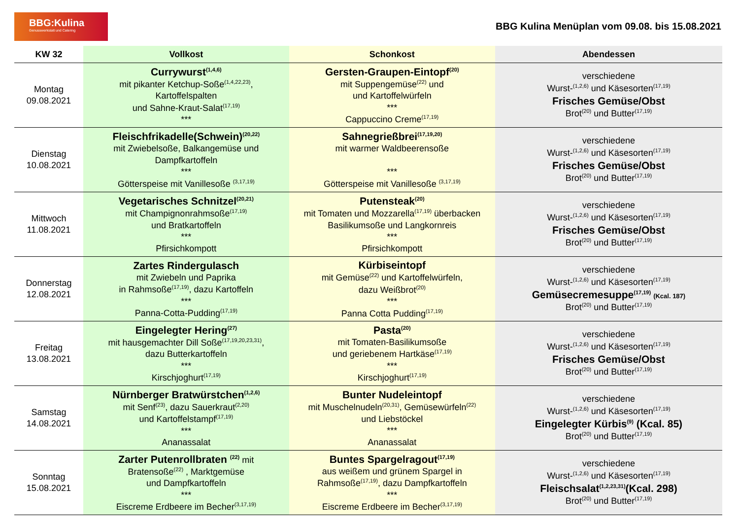BBG:Kulina
Genusswerkstatt und Catering
BBG Kulina Menüplan vom 09.08. bis 15.08.2021
| KW 32 | Vollkost | Schonkost | Abendessen |
| --- | --- | --- | --- |
| Montag 09.08.2021 | Currywurst<sup>(1,4,6)</sup> mit pikanter Ketchup-Soße<sup>(1,4,22,23)</sup>, Kartoffelspalten und Sahne-Kraut-Salat<sup>(17,19)</sup> *** | Gersten-Graupen-Eintopf<sup>(20)</sup> mit Suppengemüse<sup>(22)</sup> und und Kartoffelwürfeln *** Cappuccino Creme<sup>(17,19)</sup> | verschiedene Wurst-<sup>(1,2,6)</sup> und Käsesorten<sup>(17,19)</sup> Frisches Gemüse/Obst Brot<sup>(20)</sup> und Butter<sup>(17,19)</sup> |
| Dienstag 10.08.2021 | Fleischfrikadelle(Schwein)<sup>(20,22)</sup> mit Zwiebelsoße, Balkangemüse und Dampfkartoffeln *** Götterspeise mit Vanillesoße <sup>(3,17,19)</sup> | Sahnegrießbrei<sup>(17,19,20)</sup> mit warmer Waldbeerensoße *** Götterspeise mit Vanillesoße <sup>(3,17,19)</sup> | verschiedene Wurst-<sup>(1,2,6)</sup> und Käsesorten<sup>(17,19)</sup> Frisches Gemüse/Obst Brot<sup>(20)</sup> und Butter<sup>(17,19)</sup> |
| Mittwoch 11.08.2021 | Vegetarisches Schnitzel<sup>(20,21)</sup> mit Champignonrahmsoße<sup>(17,19)</sup> und Bratkartoffeln *** Pfirsichkompott | Putensteak<sup>(20)</sup> mit Tomaten und Mozzarella<sup>(17,19)</sup> überbacken Basilikumsoße und Langkornreis *** Pfirsichkompott | verschiedene Wurst-<sup>(1,2,6)</sup> und Käsesorten<sup>(17,19)</sup> Frisches Gemüse/Obst Brot<sup>(20)</sup> und Butter<sup>(17,19)</sup> |
| Donnerstag 12.08.2021 | Zartes Rindergulasch mit Zwiebeln und Paprika in Rahmsoße<sup>(17,19)</sup>, dazu Kartoffeln *** Panna-Cotta-Pudding<sup>(17,19)</sup> | Kürbiseintopf mit Gemüse<sup>(22)</sup> und Kartoffelwürfeln, dazu Weißbrot<sup>(20)</sup> *** Panna Cotta Pudding<sup>(17,19)</sup> | verschiedene Wurst-<sup>(1,2,6)</sup> und Käsesorten<sup>(17,19)</sup> Gemüsecremesuppe<sup>(17,19)</sup> (Kcal. 187) Brot<sup>(20)</sup> und Butter<sup>(17,19)</sup> |
| Freitag 13.08.2021 | Eingelegter Hering<sup>(27)</sup> mit hausgemachter Dill Soße<sup>(17,19,20,23,31)</sup>, dazu Butterkartoffeln *** Kirschjoghurt<sup>(17,19)</sup> | Pasta<sup>(20)</sup> mit Tomaten-Basilikumsoße und geriebenem Hartkäse<sup>(17,19)</sup> *** Kirschjoghurt<sup>(17,19)</sup> | verschiedene Wurst-<sup>(1,2,6)</sup> und Käsesorten<sup>(17,19)</sup> Frisches Gemüse/Obst Brot<sup>(20)</sup> und Butter<sup>(17,19)</sup> |
| Samstag 14.08.2021 | Nürnberger Bratwürstchen<sup>(1,2,6)</sup> mit Senf<sup>(23)</sup>, dazu Sauerkraut<sup>(2,20)</sup> und Kartoffelstampf<sup>(17,19)</sup> *** Ananassalat | Bunter Nudeleintopf mit Muschelnudeln<sup>(20,31)</sup>, Gemüsewürfeln<sup>(22)</sup> und Liebstöckel *** Ananassalat | verschiedene Wurst-<sup>(1,2,6)</sup> und Käsesorten<sup>(17,19)</sup> Eingelegter Kürbis<sup>(9)</sup> (Kcal. 85) Brot<sup>(20)</sup> und Butter<sup>(17,19)</sup> |
| Sonntag 15.08.2021 | Zarter Putenrollbraten <sup>(22)</sup> mit Bratensoße<sup>(22)</sup> , Marktgemüse und Dampfkartoffeln *** Eiscreme Erdbeere im Becher<sup>(3,17,19)</sup> | Buntes Spargelragout<sup>(17,19)</sup> aus weißem und grünem Spargel in Rahmsoße<sup>(17,19)</sup>, dazu Dampfkartoffeln *** Eiscreme Erdbeere im Becher<sup>(3,17,19)</sup> | verschiedene Wurst-<sup>(1,2,6)</sup> und Käsesorten<sup>(17,19)</sup> Fleischsalat<sup>(1,2,23,31)</sup>(Kcal. 298) Brot<sup>(20)</sup> und Butter<sup>(17,19)</sup> |